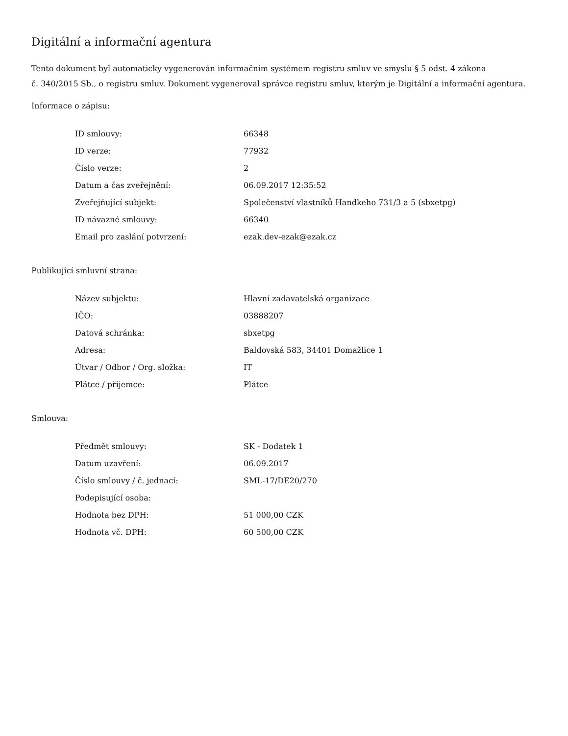Digitální a informační agentura
Tento dokument byl automaticky vygenerován informačním systémem registru smluv ve smyslu § 5 odst. 4 zákona
č. 340/2015 Sb., o registru smluv. Dokument vygeneroval správce registru smluv, kterým je Digitální a informační agentura.
Informace o zápisu:
| ID smlouvy: | 66348 |
| ID verze: | 77932 |
| Číslo verze: | 2 |
| Datum a čas zveřejnění: | 06.09.2017 12:35:52 |
| Zveřejňující subjekt: | Společenství vlastníků Handkeho 731/3 a 5 (sbxetpg) |
| ID návazné smlouvy: | 66340 |
| Email pro zaslání potvrzení: | ezak.dev-ezak@ezak.cz |
Publikující smluvní strana:
| Název subjektu: | Hlavní zadavatelská organizace |
| IČO: | 03888207 |
| Datová schránka: | sbxetpg |
| Adresa: | Baldovská 583, 34401 Domažlice 1 |
| Útvar / Odbor / Org. složka: | IT |
| Plátce / příjemce: | Plátce |
Smlouva:
| Předmět smlouvy: | SK - Dodatek 1 |
| Datum uzavření: | 06.09.2017 |
| Číslo smlouvy / č. jednací: | SML-17/DE20/270 |
| Podepisující osoba: | |
| Hodnota bez DPH: | 51 000,00 CZK |
| Hodnota vč. DPH: | 60 500,00 CZK |